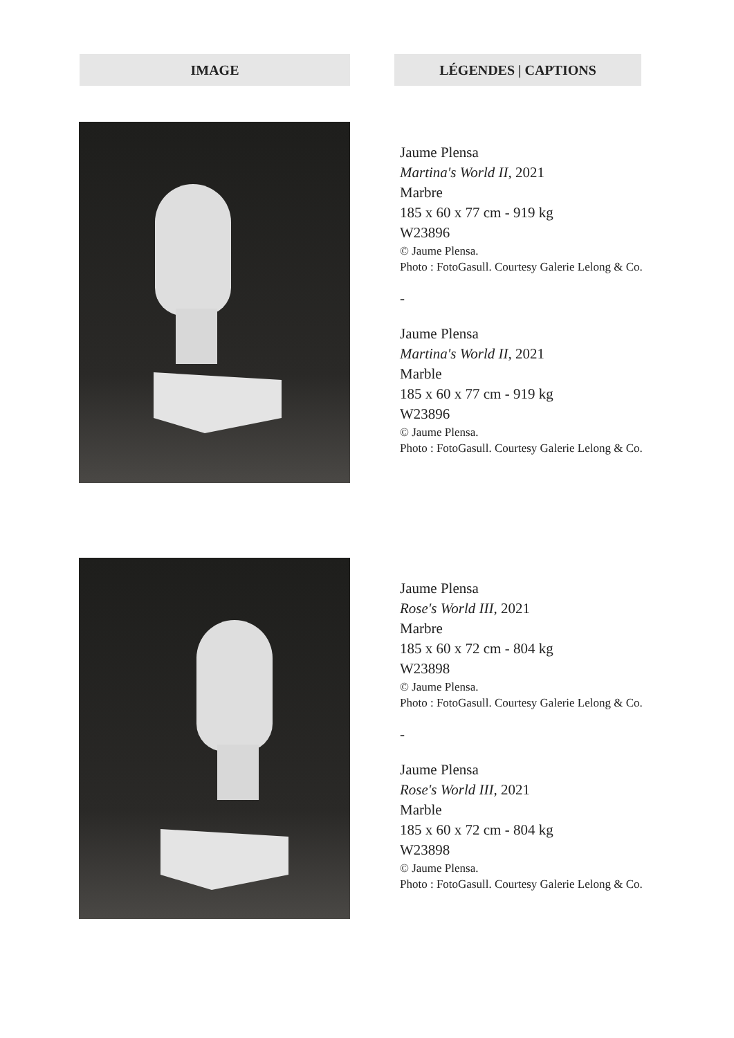IMAGE LÉGENDES | CAPTIONS
Jaume Plensa
Martina's World II, 2021
Marbre
185 x 60 x 77 cm - 919 kg
W23896
© Jaume Plensa.
Photo : FotoGasull. Courtesy Galerie Lelong & Co.
-
Jaume Plensa
Martina's World II, 2021
Marble
185 x 60 x 77 cm - 919 kg
W23896
© Jaume Plensa.
Photo : FotoGasull. Courtesy Galerie Lelong & Co.
Jaume Plensa
Rose's World III, 2021
Marbre
185 x 60 x 72 cm - 804 kg
W23898
© Jaume Plensa.
Photo : FotoGasull. Courtesy Galerie Lelong & Co.
-
Jaume Plensa
Rose's World III, 2021
Marble
185 x 60 x 72 cm - 804 kg
W23898
© Jaume Plensa.
Photo : FotoGasull. Courtesy Galerie Lelong & Co.